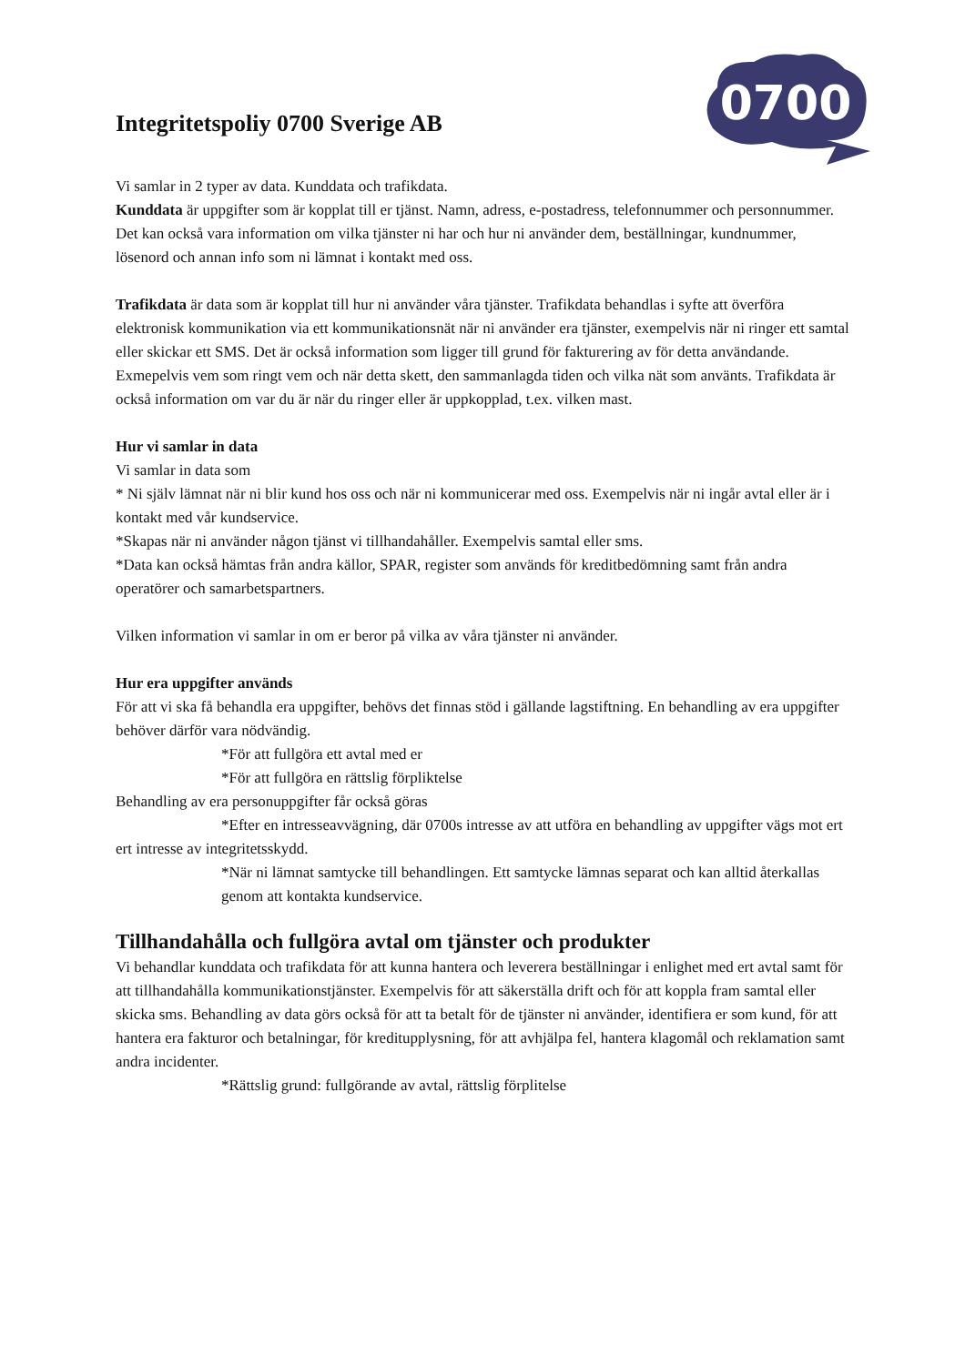0700
Integritetspoliy 0700 Sverige AB
Vi samlar in 2 typer av data. Kunddata och trafikdata.
Kunddata är uppgifter som är kopplat till er tjänst. Namn, adress, e-postadress, telefonnummer och personnummer. Det kan också vara information om vilka tjänster ni har och hur ni använder dem, beställningar, kundnummer, lösenord och annan info som ni lämnat i kontakt med oss.
Trafikdata är data som är kopplat till hur ni använder våra tjänster. Trafikdata behandlas i syfte att överföra elektronisk kommunikation via ett kommunikationsnät när ni använder era tjänster, exempelvis när ni ringer ett samtal eller skickar ett SMS. Det är också information som ligger till grund för fakturering av för detta användande. Exmepelvis vem som ringt vem och när detta skett, den sammanlagda tiden och vilka nät som använts. Trafikdata är också information om var du är när du ringer eller är uppkopplad, t.ex. vilken mast.
Hur vi samlar in data
Vi samlar in data som
* Ni själv lämnat när ni blir kund hos oss och när ni kommunicerar med oss. Exempelvis när ni ingår avtal eller är i kontakt med vår kundservice.
*Skapas när ni använder någon tjänst vi tillhandahåller. Exempelvis samtal eller sms.
*Data kan också hämtas från andra källor, SPAR, register som används för kreditbedömning samt från andra operatörer och samarbetspartners.
Vilken information vi samlar in om er beror på vilka av våra tjänster ni använder.
Hur era uppgifter används
För att vi ska få behandla era uppgifter, behövs det finnas stöd i gällande lagstiftning. En behandling av era uppgifter behöver därför vara nödvändig.
*För att fullgöra ett avtal med er
*För att fullgöra en rättslig förpliktelse
Behandling av era personuppgifter får också göras
*Efter en intresseavvägning, där 0700s intresse av att utföra en behandling av uppgifter vägs mot ert ert intresse av integritetsskydd.
*När ni lämnat samtycke till behandlingen. Ett samtycke lämnas separat och kan alltid återkallas genom att kontakta kundservice.
Tillhandahålla och fullgöra avtal om tjänster och produkter
Vi behandlar kunddata och trafikdata för att kunna hantera och leverera beställningar i enlighet med ert avtal samt för att tillhandahålla kommunikationstjänster. Exempelvis för att säkerställa drift och för att koppla fram samtal eller skicka sms. Behandling av data görs också för att ta betalt för de tjänster ni använder, identifiera er som kund, för att hantera era fakturor och betalningar, för kreditupplysning, för att avhjälpa fel, hantera klagomål och reklamation samt andra incidenter.
*Rättslig grund: fullgörande av avtal, rättslig förplitelse